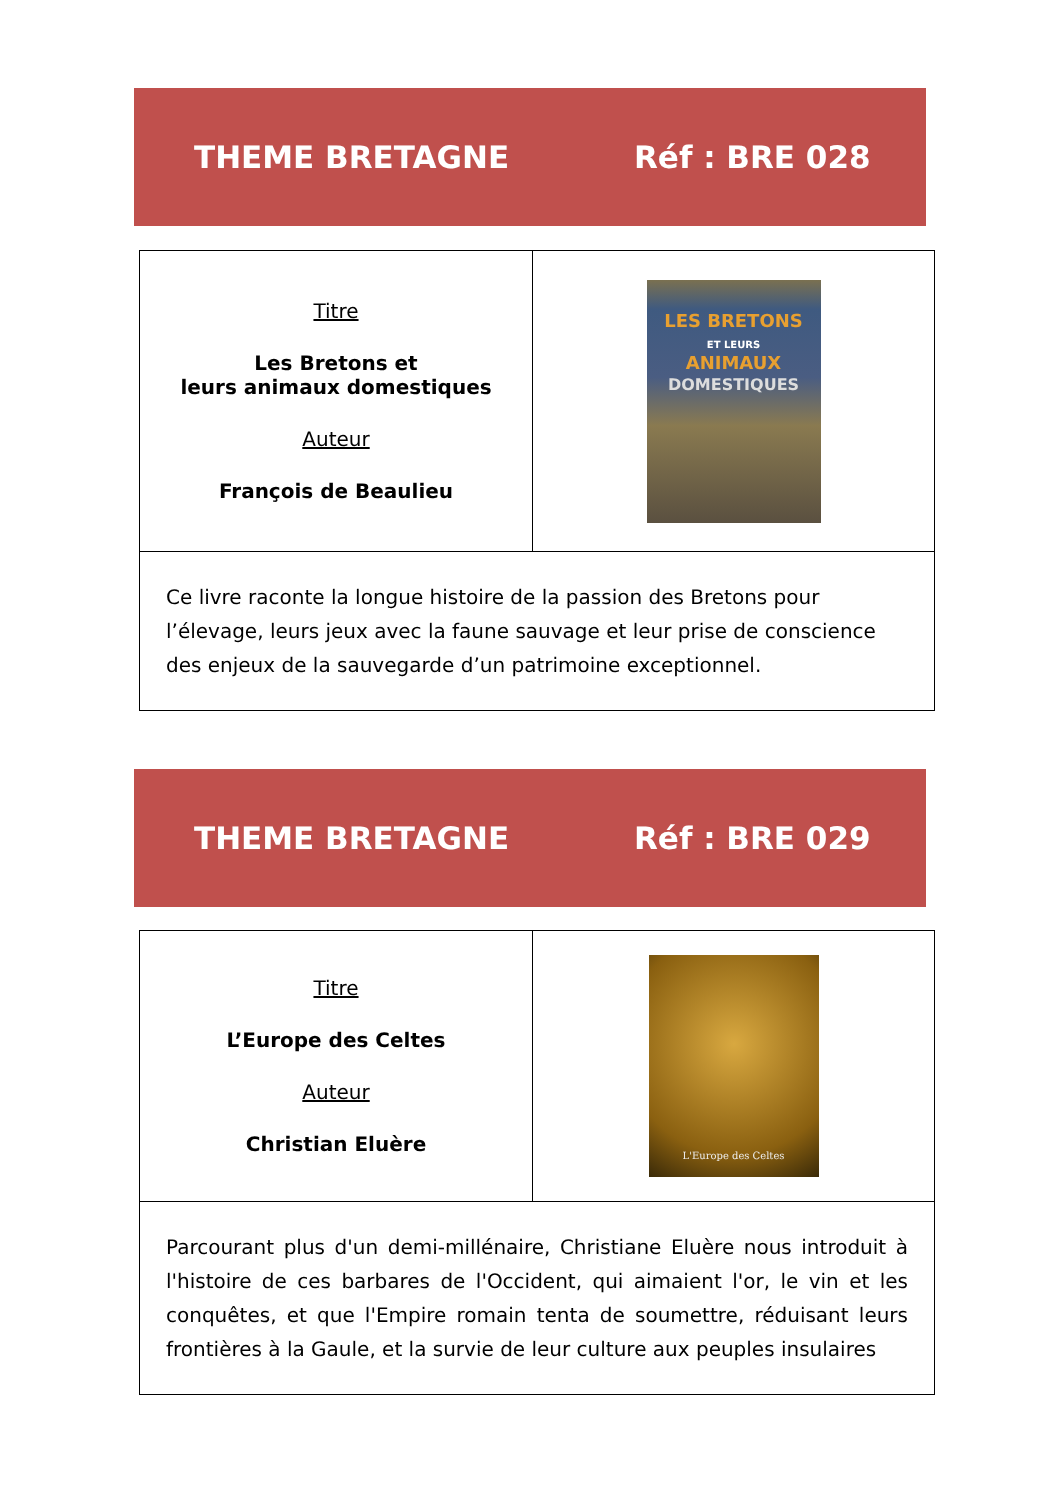THEME BRETAGNE Réf : BRE 028
| Titre Les Bretons et leurs animaux domestiques Auteur François de Beaulieu | LES BRETONS ET LEURS ANIMAUX DOMESTIQUES |
| Ce livre raconte la longue histoire de la passion des Bretons pour l’élevage, leurs jeux avec la faune sauvage et leur prise de conscience des enjeux de la sauvegarde d’un patrimoine exceptionnel. | |
THEME BRETAGNE Réf : BRE 029
| Titre L’Europe des Celtes Auteur Christian Eluère | L'Europe des Celtes |
| Parcourant plus d'un demi-millénaire, Christiane Eluère nous introduit à l'histoire de ces barbares de l'Occident, qui aimaient l'or, le vin et les conquêtes, et que l'Empire romain tenta de soumettre, réduisant leurs frontières à la Gaule, et la survie de leur culture aux peuples insulaires | |